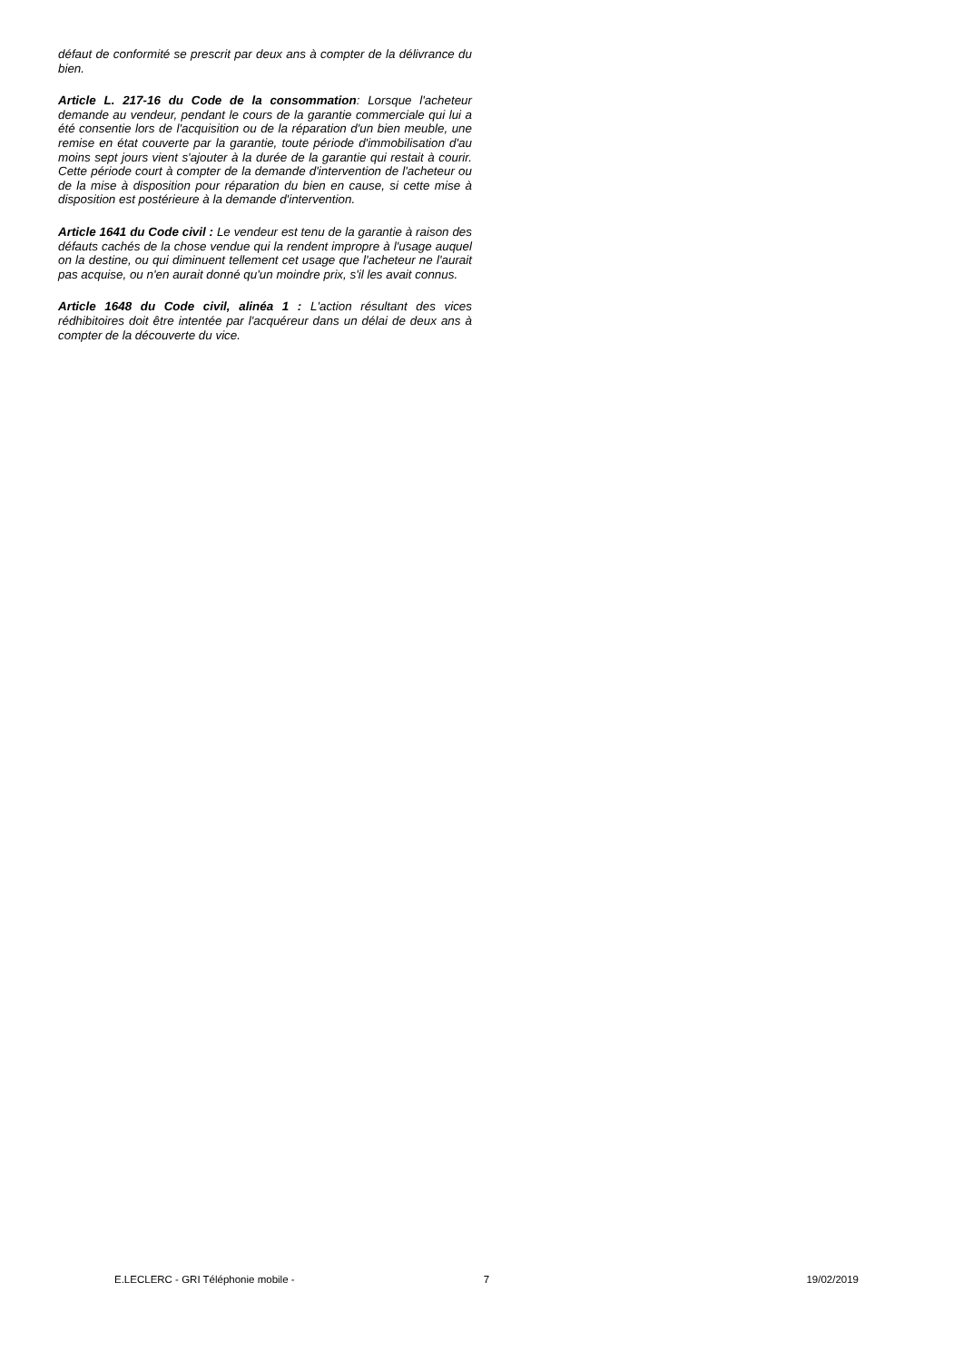défaut de conformité se prescrit par deux ans à compter de la délivrance du bien.
Article L. 217-16 du Code de la consommation: Lorsque l'acheteur demande au vendeur, pendant le cours de la garantie commerciale qui lui a été consentie lors de l'acquisition ou de la réparation d'un bien meuble, une remise en état couverte par la garantie, toute période d'immobilisation d'au moins sept jours vient s'ajouter à la durée de la garantie qui restait à courir. Cette période court à compter de la demande d'intervention de l'acheteur ou de la mise à disposition pour réparation du bien en cause, si cette mise à disposition est postérieure à la demande d'intervention.
Article 1641 du Code civil : Le vendeur est tenu de la garantie à raison des défauts cachés de la chose vendue qui la rendent impropre à l'usage auquel on la destine, ou qui diminuent tellement cet usage que l'acheteur ne l'aurait pas acquise, ou n'en aurait donné qu'un moindre prix, s'il les avait connus.
Article 1648 du Code civil, alinéa 1 : L'action résultant des vices rédhibitoires doit être intentée par l'acquéreur dans un délai de deux ans à compter de la découverte du vice.
E.LECLERC - GRI Téléphonie mobile - 7 19/02/2019